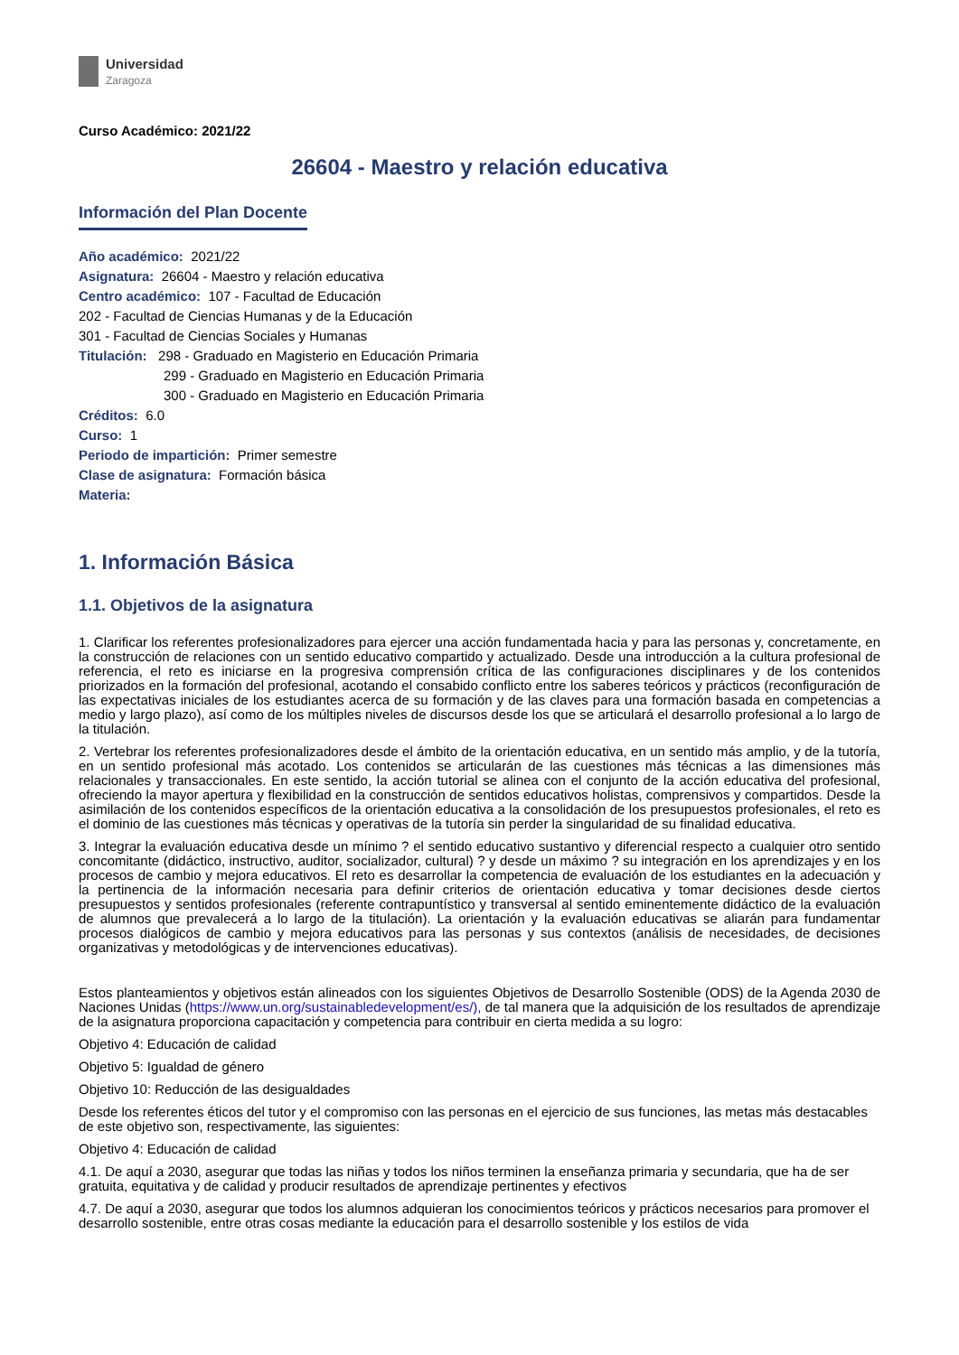Universidad
Zaragoza
Curso Académico: 2021/22
26604 - Maestro y relación educativa
Información del Plan Docente
Año académico: 2021/22
Asignatura: 26604 - Maestro y relación educativa
Centro académico: 107 - Facultad de Educación
202 - Facultad de Ciencias Humanas y de la Educación
301 - Facultad de Ciencias Sociales y Humanas
Titulación: 298 - Graduado en Magisterio en Educación Primaria
299 - Graduado en Magisterio en Educación Primaria
300 - Graduado en Magisterio en Educación Primaria
Créditos: 6.0
Curso: 1
Periodo de impartición: Primer semestre
Clase de asignatura: Formación básica
Materia:
1. Información Básica
1.1. Objetivos de la asignatura
1. Clarificar los referentes profesionalizadores para ejercer una acción fundamentada hacia y para las personas y, concretamente, en la construcción de relaciones con un sentido educativo compartido y actualizado. Desde una introducción a la cultura profesional de referencia, el reto es iniciarse en la progresiva comprensión crítica de las configuraciones disciplinares y de los contenidos priorizados en la formación del profesional, acotando el consabido conflicto entre los saberes teóricos y prácticos (reconfiguración de las expectativas iniciales de los estudiantes acerca de su formación y de las claves para una formación basada en competencias a medio y largo plazo), así como de los múltiples niveles de discursos desde los que se articulará el desarrollo profesional a lo largo de la titulación.
2. Vertebrar los referentes profesionalizadores desde el ámbito de la orientación educativa, en un sentido más amplio, y de la tutoría, en un sentido profesional más acotado. Los contenidos se articularán de las cuestiones más técnicas a las dimensiones más relacionales y transaccionales. En este sentido, la acción tutorial se alinea con el conjunto de la acción educativa del profesional, ofreciendo la mayor apertura y flexibilidad en la construcción de sentidos educativos holistas, comprensivos y compartidos. Desde la asimilación de los contenidos específicos de la orientación educativa a la consolidación de los presupuestos profesionales, el reto es el dominio de las cuestiones más técnicas y operativas de la tutoría sin perder la singularidad de su finalidad educativa.
3. Integrar la evaluación educativa desde un mínimo ? el sentido educativo sustantivo y diferencial respecto a cualquier otro sentido concomitante (didáctico, instructivo, auditor, socializador, cultural) ? y desde un máximo ? su integración en los aprendizajes y en los procesos de cambio y mejora educativos. El reto es desarrollar la competencia de evaluación de los estudiantes en la adecuación y la pertinencia de la información necesaria para definir criterios de orientación educativa y tomar decisiones desde ciertos presupuestos y sentidos profesionales (referente contrapuntístico y transversal al sentido eminentemente didáctico de la evaluación de alumnos que prevalecerá a lo largo de la titulación). La orientación y la evaluación educativas se aliarán para fundamentar procesos dialógicos de cambio y mejora educativos para las personas y sus contextos (análisis de necesidades, de decisiones organizativas y metodológicas y de intervenciones educativas).
Estos planteamientos y objetivos están alineados con los siguientes Objetivos de Desarrollo Sostenible (ODS) de la Agenda 2030 de Naciones Unidas (https://www.un.org/sustainabledevelopment/es/), de tal manera que la adquisición de los resultados de aprendizaje de la asignatura proporciona capacitación y competencia para contribuir en cierta medida a su logro:
Objetivo 4: Educación de calidad
Objetivo 5: Igualdad de género
Objetivo 10: Reducción de las desigualdades
Desde los referentes éticos del tutor y el compromiso con las personas en el ejercicio de sus funciones, las metas más destacables de este objetivo son, respectivamente, las siguientes:
Objetivo 4: Educación de calidad
4.1. De aquí a 2030, asegurar que todas las niñas y todos los niños terminen la enseñanza primaria y secundaria, que ha de ser gratuita, equitativa y de calidad y producir resultados de aprendizaje pertinentes y efectivos
4.7. De aquí a 2030, asegurar que todos los alumnos adquieran los conocimientos teóricos y prácticos necesarios para promover el desarrollo sostenible, entre otras cosas mediante la educación para el desarrollo sostenible y los estilos de vida